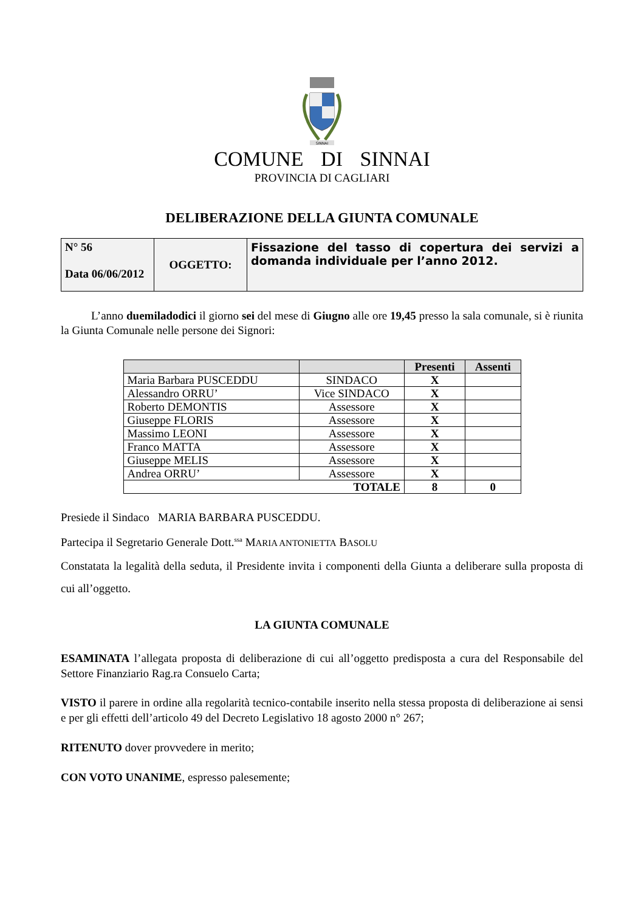SINNAI
COMUNE DI SINNAI
PROVINCIA DI CAGLIARI
DELIBERAZIONE DELLA GIUNTA COMUNALE
| N° 56 Data 06/06/2012 | OGGETTO: | Fissazione del tasso di copertura dei servizi a domanda individuale per l’anno 2012. |
L’anno duemiladodici il giorno sei del mese di Giugno alle ore 19,45 presso la sala comunale, si è riunita la Giunta Comunale nelle persone dei Signori:
| | | Presenti | Assenti |
| --- | --- | --- | --- |
| Maria Barbara PUSCEDDU | SINDACO | X | |
| Alessandro ORRU’ | Vice SINDACO | X | |
| Roberto DEMONTIS | Assessore | X | |
| Giuseppe FLORIS | Assessore | X | |
| Massimo LEONI | Assessore | X | |
| Franco MATTA | Assessore | X | |
| Giuseppe MELIS | Assessore | X | |
| Andrea ORRU’ | Assessore | X | |
| TOTALE | | 8 | 0 |
Presiede il Sindaco MARIA BARBARA PUSCEDDU.
Partecipa il Segretario Generale Dott.<sup>ssa</sup> MARIA ANTONIETTA BASOLU
Constatata la legalità della seduta, il Presidente invita i componenti della Giunta a deliberare sulla proposta di cui all’oggetto.
LA GIUNTA COMUNALE
ESAMINATA l’allegata proposta di deliberazione di cui all’oggetto predisposta a cura del Responsabile del Settore Finanziario Rag.ra Consuelo Carta;
VISTO il parere in ordine alla regolarità tecnico-contabile inserito nella stessa proposta di deliberazione ai sensi e per gli effetti dell’articolo 49 del Decreto Legislativo 18 agosto 2000 n° 267;
RITENUTO dover provvedere in merito;
CON VOTO UNANIME, espresso palesemente;